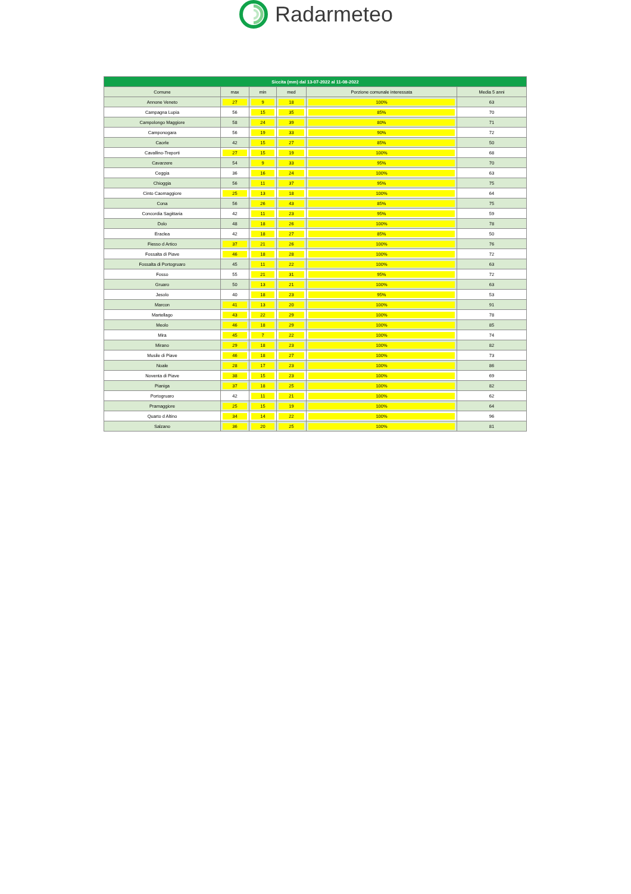Radarmeteo
| Siccita (mm) dal 13-07-2022 al 11-08-2022 | | | | | |
| --- | --- | --- | --- | --- | --- |
| Comune | max | min | med | Porzione comunale interessata | Media 5 anni |
| Annone Veneto | 27 | 9 | 18 | 100% | 63 |
| Campagna Lupia | 56 | 15 | 35 | 85% | 70 |
| Campolongo Maggiore | 58 | 24 | 39 | 80% | 71 |
| Camponogara | 56 | 19 | 33 | 90% | 72 |
| Caorle | 42 | 15 | 27 | 85% | 50 |
| Cavallino-Treporti | 27 | 15 | 19 | 100% | 68 |
| Cavarzere | 54 | 9 | 33 | 95% | 70 |
| Ceggia | 36 | 16 | 24 | 100% | 63 |
| Chioggia | 56 | 11 | 37 | 95% | 75 |
| Cinto Caomaggiore | 25 | 13 | 18 | 100% | 64 |
| Cona | 56 | 26 | 43 | 85% | 75 |
| Concordia Sagittaria | 42 | 11 | 23 | 95% | 59 |
| Dolo | 48 | 18 | 26 | 100% | 78 |
| Eraclea | 42 | 18 | 27 | 85% | 50 |
| Fiesso d Artico | 37 | 21 | 26 | 100% | 76 |
| Fossalta di Piave | 46 | 18 | 28 | 100% | 72 |
| Fossalta di Portogruaro | 45 | 11 | 22 | 100% | 63 |
| Fosso | 55 | 21 | 31 | 95% | 72 |
| Gruaro | 50 | 13 | 21 | 100% | 63 |
| Jesolo | 40 | 18 | 23 | 95% | 53 |
| Marcon | 41 | 13 | 20 | 100% | 91 |
| Martellago | 43 | 22 | 29 | 100% | 78 |
| Meolo | 46 | 18 | 29 | 100% | 85 |
| Mira | 45 | 7 | 22 | 100% | 74 |
| Mirano | 29 | 18 | 23 | 100% | 82 |
| Musile di Piave | 46 | 18 | 27 | 100% | 73 |
| Noale | 28 | 17 | 23 | 100% | 86 |
| Noventa di Piave | 38 | 15 | 23 | 100% | 69 |
| Pianiga | 37 | 18 | 25 | 100% | 82 |
| Portogruaro | 42 | 11 | 21 | 100% | 62 |
| Pramaggiore | 25 | 15 | 19 | 100% | 64 |
| Quarto d Altino | 34 | 14 | 22 | 100% | 96 |
| Salzano | 36 | 20 | 25 | 100% | 81 |